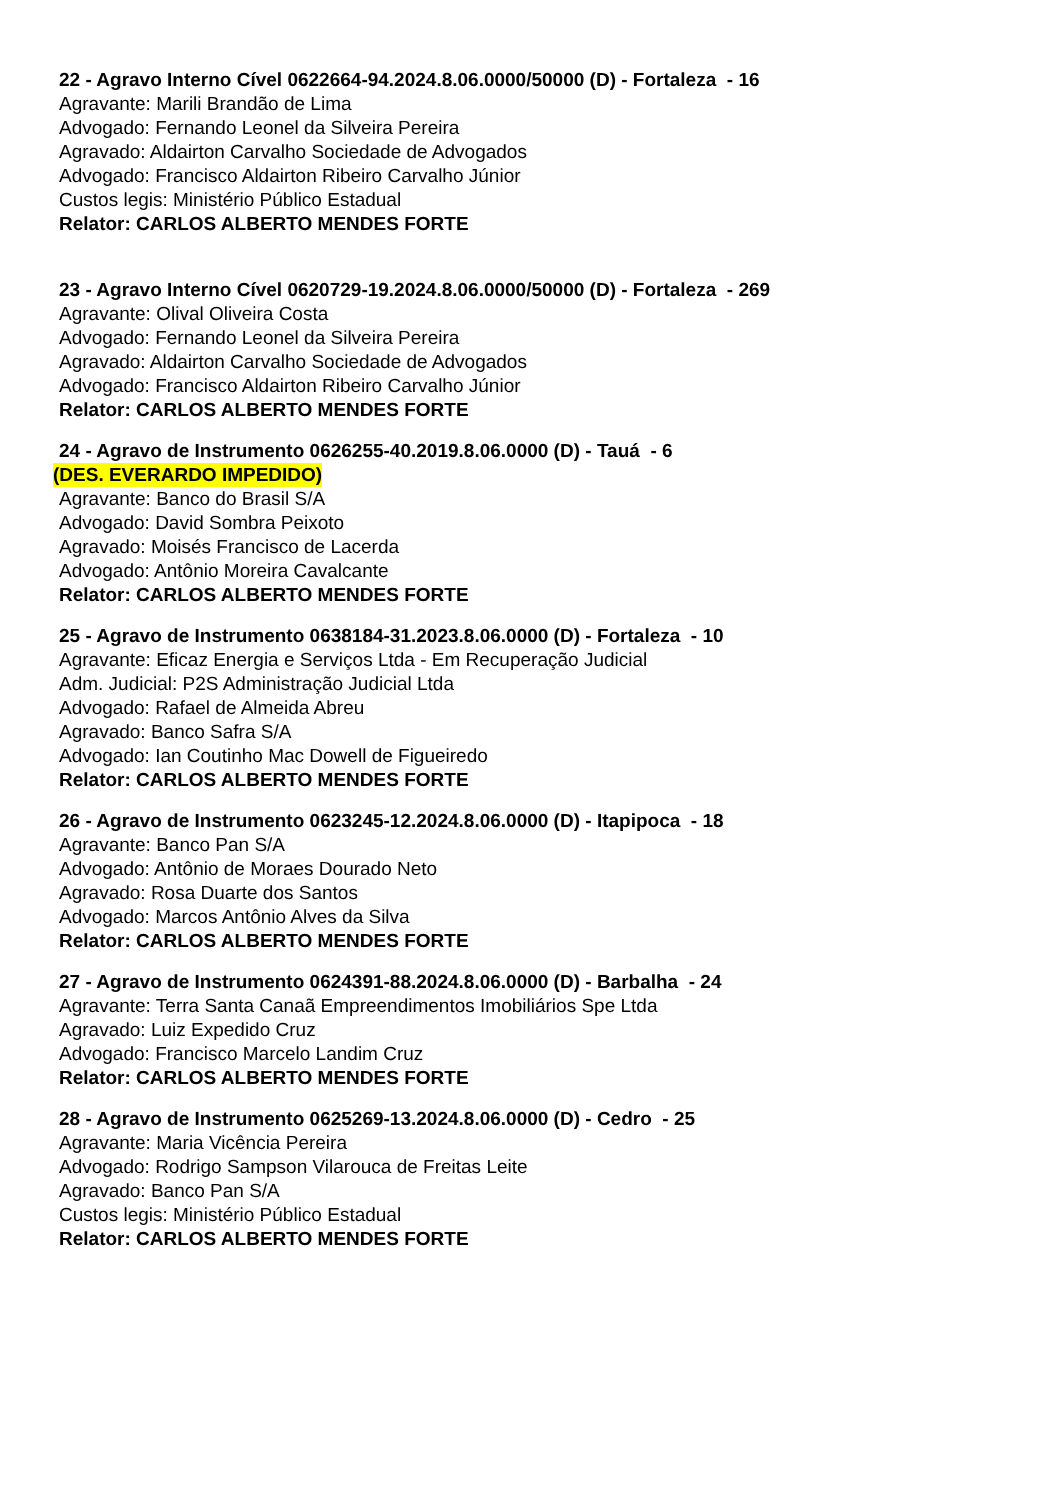22 - Agravo Interno Cível 0622664-94.2024.8.06.0000/50000 (D) - Fortaleza - 16
Agravante: Marili Brandão de Lima
Advogado: Fernando Leonel da Silveira Pereira
Agravado: Aldairton Carvalho Sociedade de Advogados
Advogado: Francisco Aldairton Ribeiro Carvalho Júnior
Custos legis: Ministério Público Estadual
Relator: CARLOS ALBERTO MENDES FORTE
23 - Agravo Interno Cível 0620729-19.2024.8.06.0000/50000 (D) - Fortaleza - 269
Agravante: Olival Oliveira Costa
Advogado: Fernando Leonel da Silveira Pereira
Agravado: Aldairton Carvalho Sociedade de Advogados
Advogado: Francisco Aldairton Ribeiro Carvalho Júnior
Relator: CARLOS ALBERTO MENDES FORTE
24 - Agravo de Instrumento 0626255-40.2019.8.06.0000 (D) - Tauá - 6
(DES. EVERARDO IMPEDIDO)
Agravante: Banco do Brasil S/A
Advogado: David Sombra Peixoto
Agravado: Moisés Francisco de Lacerda
Advogado: Antônio Moreira Cavalcante
Relator: CARLOS ALBERTO MENDES FORTE
25 - Agravo de Instrumento 0638184-31.2023.8.06.0000 (D) - Fortaleza - 10
Agravante: Eficaz Energia e Serviços Ltda - Em Recuperação Judicial
Adm. Judicial: P2S Administração Judicial Ltda
Advogado: Rafael de Almeida Abreu
Agravado: Banco Safra S/A
Advogado: Ian Coutinho Mac Dowell de Figueiredo
Relator: CARLOS ALBERTO MENDES FORTE
26 - Agravo de Instrumento 0623245-12.2024.8.06.0000 (D) - Itapipoca - 18
Agravante: Banco Pan S/A
Advogado: Antônio de Moraes Dourado Neto
Agravado: Rosa Duarte dos Santos
Advogado: Marcos Antônio Alves da Silva
Relator: CARLOS ALBERTO MENDES FORTE
27 - Agravo de Instrumento 0624391-88.2024.8.06.0000 (D) - Barbalha - 24
Agravante: Terra Santa Canaã Empreendimentos Imobiliários Spe Ltda
Agravado: Luiz Expedido Cruz
Advogado: Francisco Marcelo Landim Cruz
Relator: CARLOS ALBERTO MENDES FORTE
28 - Agravo de Instrumento 0625269-13.2024.8.06.0000 (D) - Cedro - 25
Agravante: Maria Vicência Pereira
Advogado: Rodrigo Sampson Vilarouca de Freitas Leite
Agravado: Banco Pan S/A
Custos legis: Ministério Público Estadual
Relator: CARLOS ALBERTO MENDES FORTE